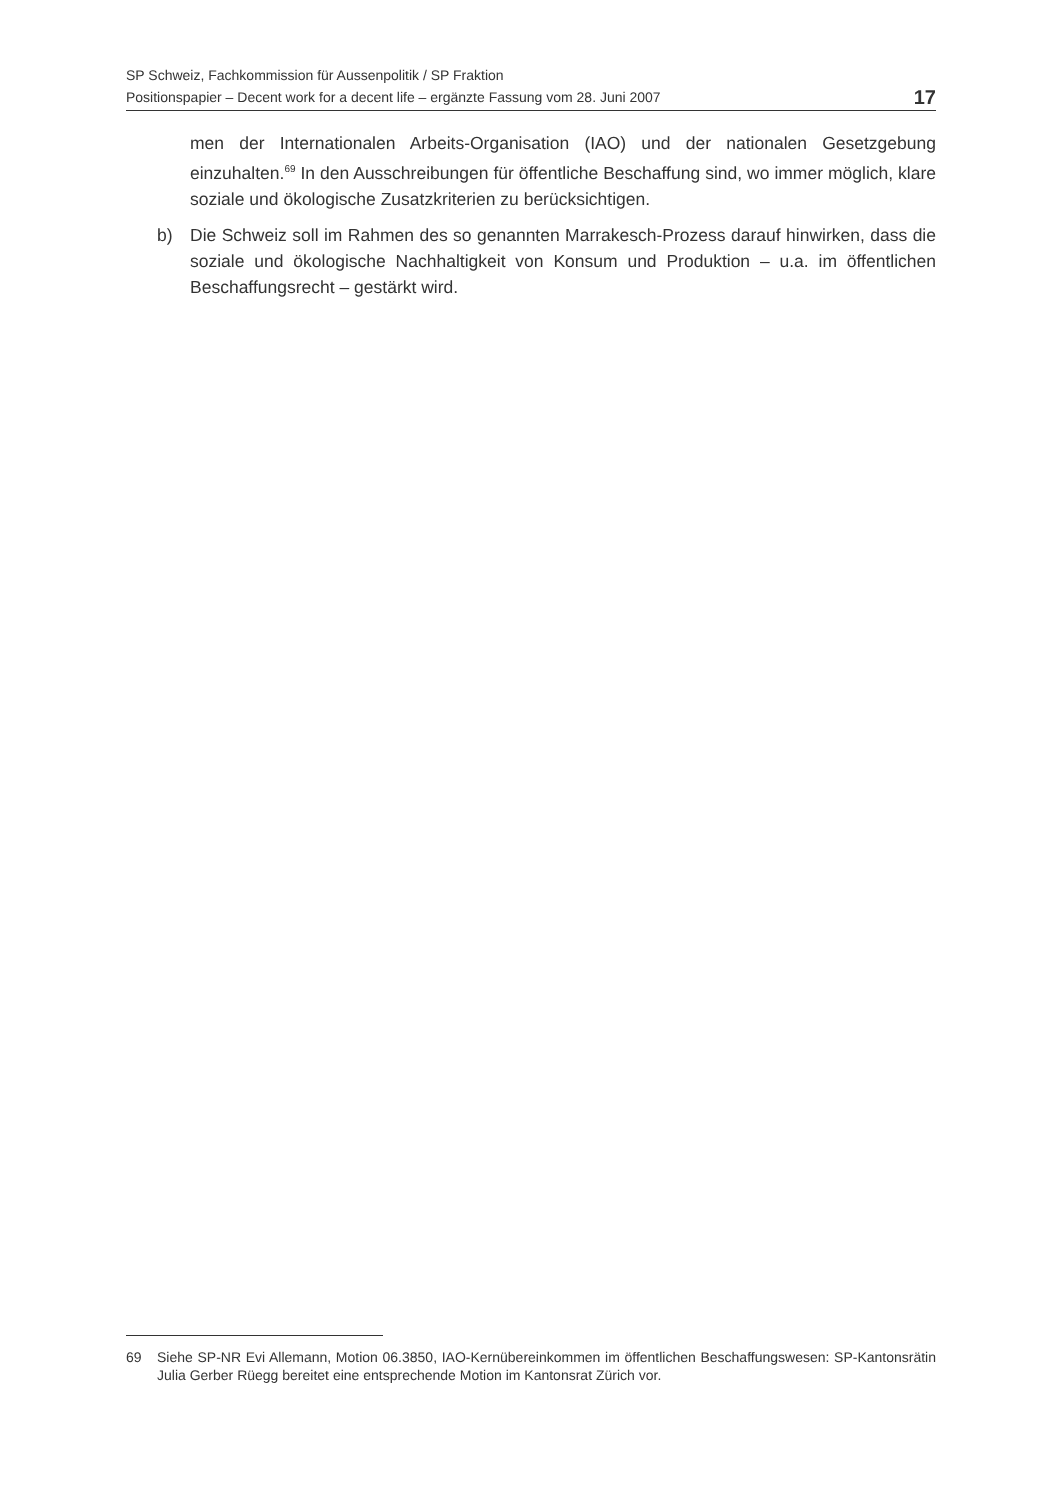SP Schweiz, Fachkommission für Aussenpolitik / SP Fraktion
Positionspapier – Decent work for a decent life – ergänzte Fassung vom 28. Juni 2007 17
men der Internationalen Arbeits-Organisation (IAO) und der nationalen Gesetzgebung einzuhalten.<sup>69</sup> In den Ausschreibungen für öffentliche Beschaffung sind, wo immer möglich, klare soziale und ökologische Zusatzkriterien zu berücksichtigen.
b) Die Schweiz soll im Rahmen des so genannten Marrakesch-Prozess darauf hinwirken, dass die soziale und ökologische Nachhaltigkeit von Konsum und Produktion – u.a. im öffentlichen Beschaffungsrecht – gestärkt wird.
69 Siehe SP-NR Evi Allemann, Motion 06.3850, IAO-Kernübereinkommen im öffentlichen Beschaffungswesen: SP-Kantonsrätin Julia Gerber Rüegg bereitet eine entsprechende Motion im Kantonsrat Zürich vor.